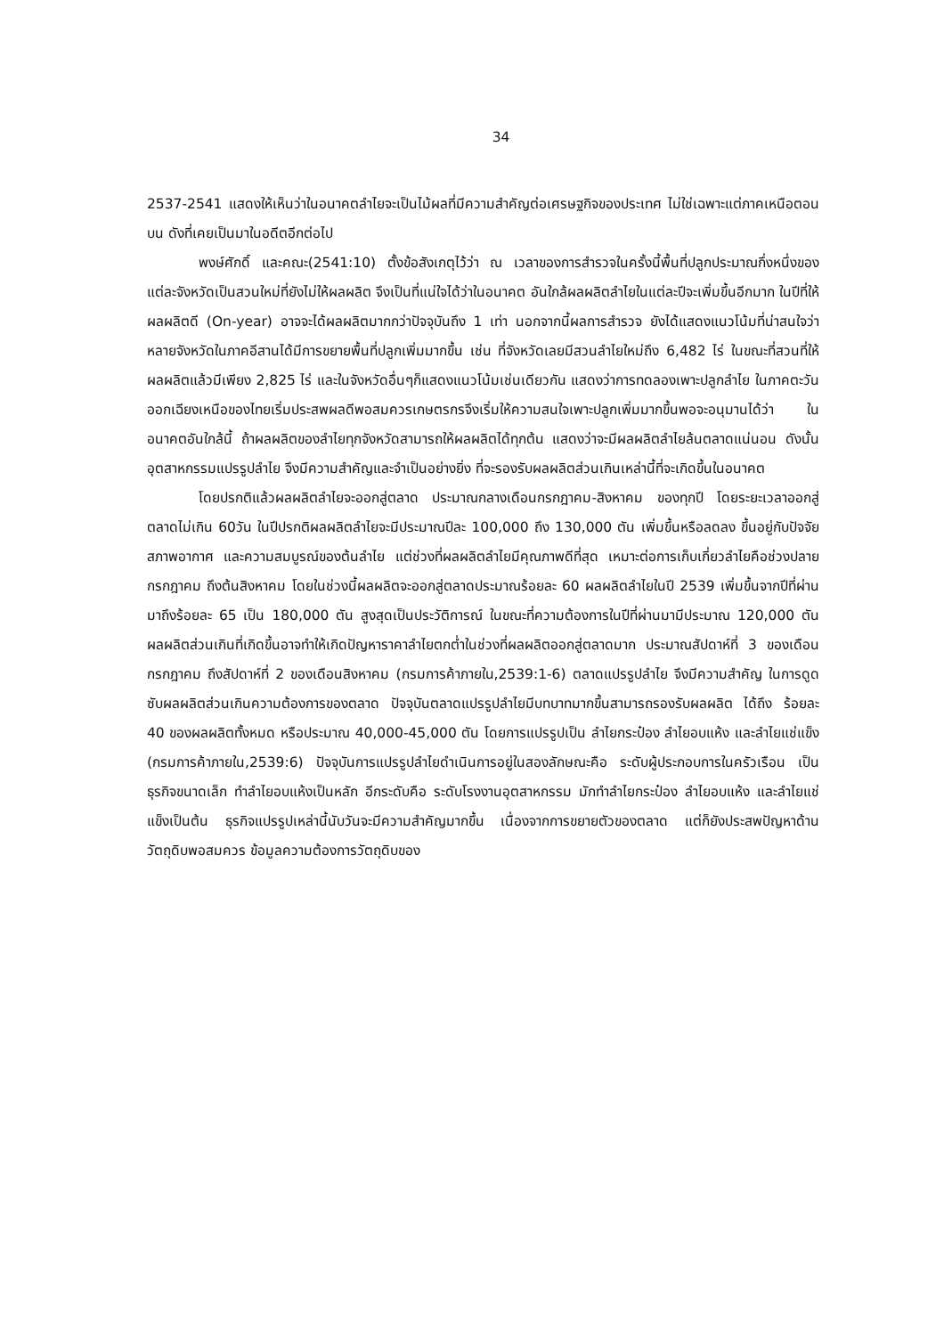34
2537-2541 แสดงให้เห็นว่าในอนาคตลำไยจะเป็นไม้ผลที่มีความสำคัญต่อเศรษฐกิจของประเทศ ไม่ใช่เฉพาะแต่ภาคเหนือตอนบน ดังที่เคยเป็นมาในอดีตอีกต่อไป
พงษ์ศักดิ์ และคณะ(2541:10) ตั้งข้อสังเกตุไว้ว่า ณ เวลาของการสำรวจในครั้งนี้พื้นที่ปลูกประมาณกึ่งหนึ่งของแต่ละจังหวัดเป็นสวนใหม่ที่ยังไม่ให้ผลผลิต จึงเป็นที่แน่ใจได้ว่าในอนาคต อันใกล้ผลผลิตลำไยในแต่ละปีจะเพิ่มขึ้นอีกมาก ในปีที่ให้ผลผลิตดี (On-year) อาจจะได้ผลผลิตมากกว่าปัจจุบันถึง 1 เท่า นอกจากนี้ผลการสำรวจ ยังได้แสดงแนวโน้มที่น่าสนใจว่าหลายจังหวัดในภาคอีสานได้มีการขยายพื้นที่ปลูกเพิ่มมากขึ้น เช่น ที่จังหวัดเลยมีสวนลำไยใหม่ถึง 6,482 ไร่ ในขณะที่สวนที่ให้ผลผลิตแล้วมีเพียง 2,825 ไร่ และในจังหวัดอื่นๆก็แสดงแนวโน้มเช่นเดียวกัน แสดงว่าการทดลองเพาะปลูกลำไย ในภาคตะวันออกเฉียงเหนือของไทยเริ่มประสพผลดีพอสมควรเกษตรกรจึงเริ่มให้ความสนใจเพาะปลูกเพิ่มมากขึ้นพอจะอนุมานได้ว่า ในอนาคตอันใกล้นี้ ถ้าผลผลิตของลำไยทุกจังหวัดสามารถให้ผลผลิตได้ทุกต้น แสดงว่าจะมีผลผลิตลำไยล้นตลาดแน่นอน ดังนั้น อุตสาหกรรมแปรรูปลำไย จึงมีความสำคัญและจำเป็นอย่างยิ่ง ที่จะรองรับผลผลิตส่วนเกินเหล่านี้ที่จะเกิดขึ้นในอนาคต
โดยปรกติแล้วผลผลิตลำไยจะออกสู่ตลาด ประมาณกลางเดือนกรกฎาคม-สิงหาคม ของทุกปี โดยระยะเวลาออกสู่ตลาดไม่เกิน 60วัน ในปีปรกติผลผลิตลำไยจะมีประมาณปีละ 100,000 ถึง 130,000 ตัน เพิ่มขึ้นหรือลดลง ขึ้นอยู่กับปัจจัยสภาพอากาศ และความสมบูรณ์ของต้นลำไย แต่ช่วงที่ผลผลิตลำไยมีคุณภาพดีที่สุด เหมาะต่อการเก็บเกี่ยวลำไยคือช่วงปลายกรกฎาคม ถึงต้นสิงหาคม โดยในช่วงนี้ผลผลิตจะออกสู่ตลาดประมาณร้อยละ 60 ผลผลิตลำไยในปี 2539 เพิ่มขึ้นจากปีที่ผ่านมาถึงร้อยละ 65 เป็น 180,000 ตัน สูงสุดเป็นประวัติการณ์ ในขณะที่ความต้องการในปีที่ผ่านมามีประมาณ 120,000 ตัน ผลผลิตส่วนเกินที่เกิดขึ้นอาจทำให้เกิดปัญหาราคาลำไยตกต่ำในช่วงที่ผลผลิตออกสู่ตลาดมาก ประมาณสัปดาห์ที่ 3 ของเดือนกรกฎาคม ถึงสัปดาห์ที่ 2 ของเดือนสิงหาคม (กรมการค้าภายใน,2539:1-6) ตลาดแปรรูปลำไย จึงมีความสำคัญ ในการดูดซับผลผลิตส่วนเกินความต้องการของตลาด ปัจจุบันตลาดแปรรูปลำไยมีบทบาทมากขึ้นสามารถรองรับผลผลิต ได้ถึง ร้อยละ 40 ของผลผลิตทั้งหมด หรือประมาณ 40,000-45,000 ตัน โดยการแปรรูปเป็น ลำไยกระป๋อง ลำไยอบแห้ง และลำไยแช่แข็ง (กรมการค้าภายใน,2539:6) ปัจจุบันการแปรรูปลำไยดำเนินการอยู่ในสองลักษณะคือ ระดับผู้ประกอบการในครัวเรือน เป็นธุรกิจขนาดเล็ก ทำลำไยอบแห้งเป็นหลัก อีกระดับคือ ระดับโรงงานอุตสาหกรรม มักทำลำไยกระป๋อง ลำไยอบแห้ง และลำไยแช่แข็งเป็นต้น ธุรกิจแปรรูปเหล่านี้นับวันจะมีความสำคัญมากขึ้น เนื่องจากการขยายตัวของตลาด แต่ก็ยังประสพปัญหาด้านวัตถุดิบพอสมควร ข้อมูลความต้องการวัตถุดิบของ